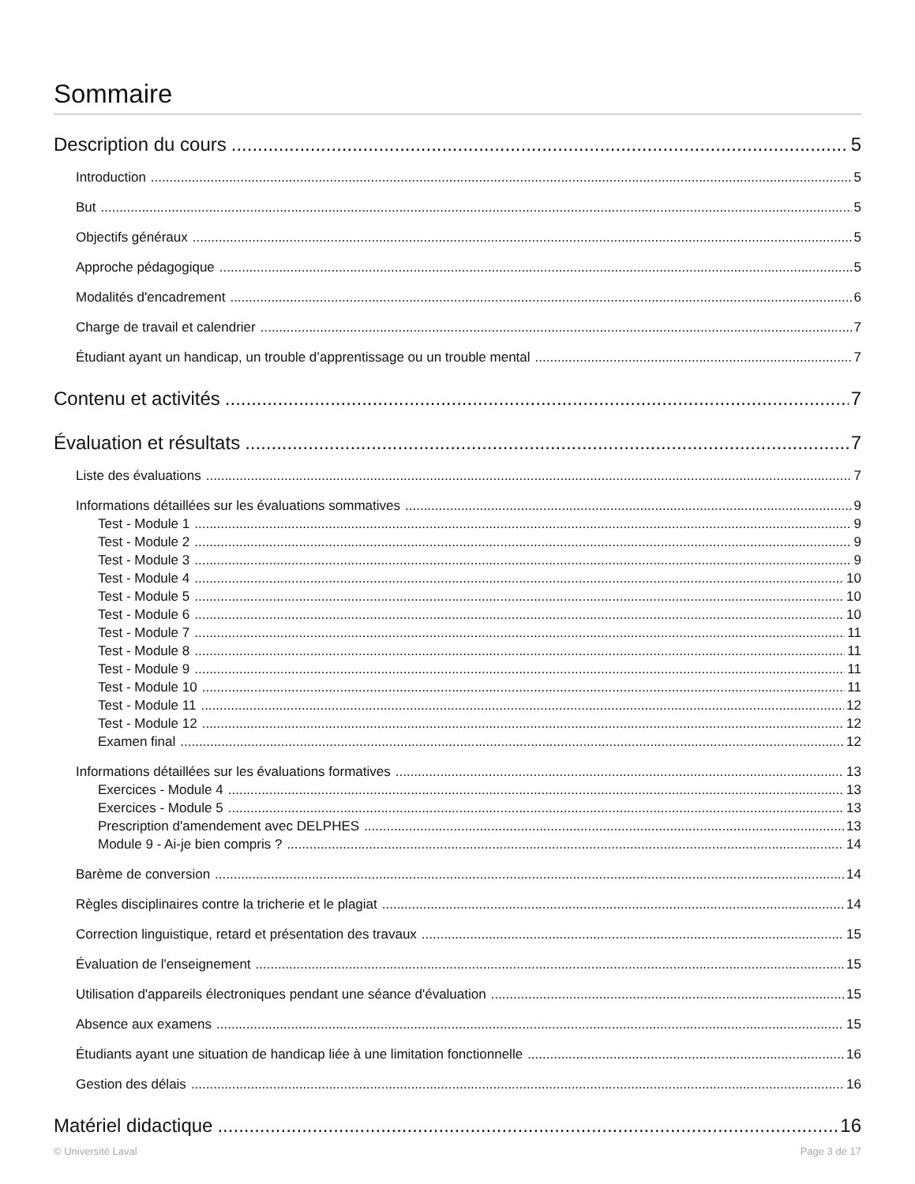Sommaire
Description du cours 5
Introduction 5
But 5
Objectifs généraux 5
Approche pédagogique 5
Modalités d'encadrement 6
Charge de travail et calendrier 7
Étudiant ayant un handicap, un trouble d’apprentissage ou un trouble mental 7
Contenu et activités 7
Évaluation et résultats 7
Liste des évaluations 7
Informations détaillées sur les évaluations sommatives 9
Test - Module 1 9
Test - Module 2 9
Test - Module 3 9
Test - Module 4 10
Test - Module 5 10
Test - Module 6 10
Test - Module 7 11
Test - Module 8 11
Test - Module 9 11
Test - Module 10 11
Test - Module 11 12
Test - Module 12 12
Examen final 12
Informations détaillées sur les évaluations formatives 13
Exercices - Module 4 13
Exercices - Module 5 13
Prescription d'amendement avec DELPHES 13
Module 9 - Ai-je bien compris ? 14
Barème de conversion 14
Règles disciplinaires contre la tricherie et le plagiat 14
Correction linguistique, retard et présentation des travaux 15
Évaluation de l'enseignement 15
Utilisation d'appareils électroniques pendant une séance d'évaluation 15
Absence aux examens 15
Étudiants ayant une situation de handicap liée à une limitation fonctionnelle 16
Gestion des délais 16
Matériel didactique 16
© Université Laval Page 3 de 17